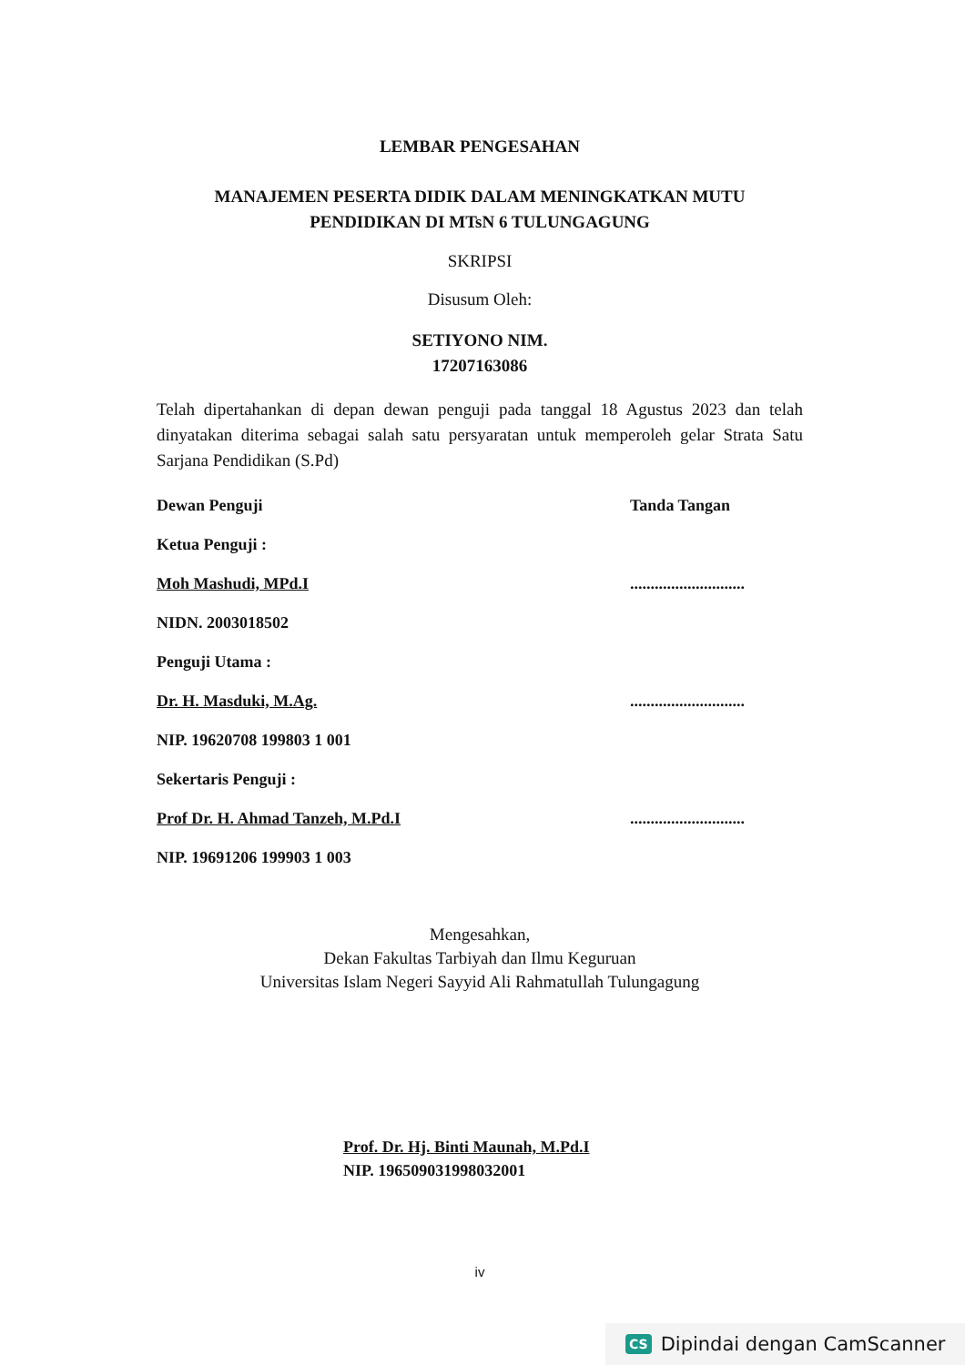LEMBAR PENGESAHAN
MANAJEMEN PESERTA DIDIK DALAM MENINGKATKAN MUTU
PENDIDIKAN DI MTsN 6 TULUNGAGUNG
SKRIPSI
Disusum Oleh:
SETIYONO NIM.
17207163086
Telah dipertahankan di depan dewan penguji pada tanggal 18 Agustus 2023 dan telah dinyatakan diterima sebagai salah satu persyaratan untuk memperoleh gelar Strata Satu Sarjana Pendidikan (S.Pd)
Dewan Penguji Tanda Tangan
Ketua Penguji :
Moh Mashudi, MPd.I............................
NIDN. 2003018502
Penguji Utama :
Dr. H. Masduki, M.Ag.............................
NIP. 19620708 199803 1 001
Sekertaris Penguji :
Prof Dr. H. Ahmad Tanzeh, M.Pd.I............................
NIP. 19691206 199903 1 003
Mengesahkan,
Dekan Fakultas Tarbiyah dan Ilmu Keguruan
Universitas Islam Negeri Sayyid Ali Rahmatullah Tulungagung
Prof. Dr. Hj. Binti Maunah, M.Pd.I
NIP. 196509031998032001
iv
CS Dipindai dengan CamScanner